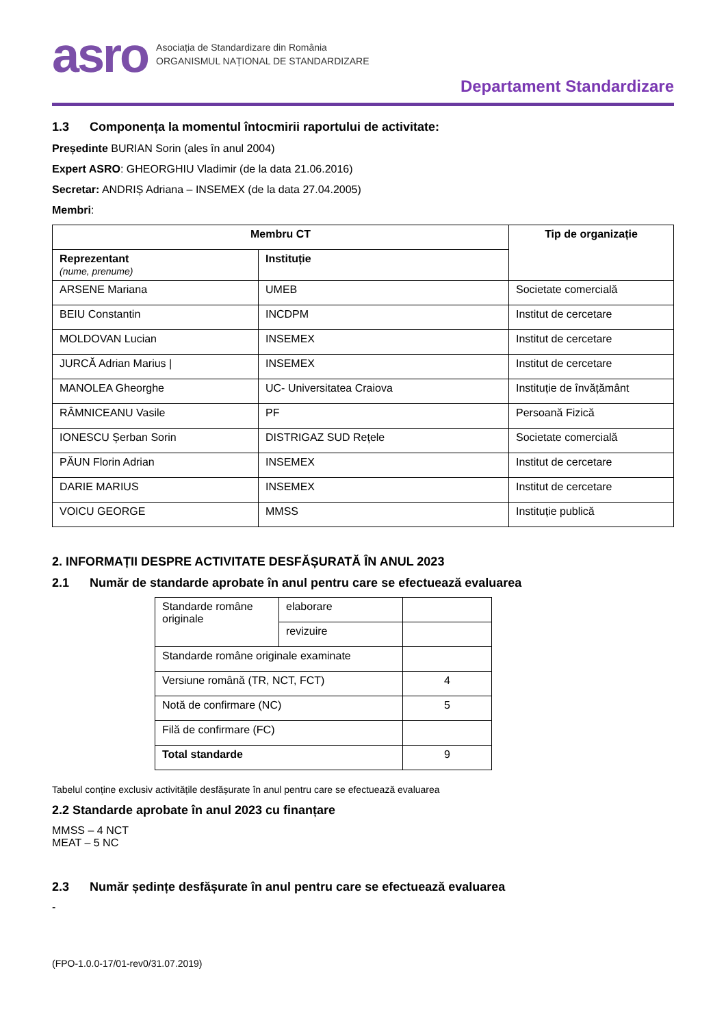asro
Asociația de Standardizare din România
ORGANISMUL NAȚIONAL DE STANDARDIZARE
Departament Standardizare
1.3 Componența la momentul întocmirii raportului de activitate:
Președinte BURIAN Sorin (ales în anul 2004)
Expert ASRO: GHEORGHIU Vladimir (de la data 21.06.2016)
Secretar: ANDRIȘ Adriana – INSEMEX (de la data 27.04.2005)
Membri:
| Membru CT | | Tip de organizație |
| --- | --- | --- |
| Reprezentant (nume, prenume) | Instituție | |
| ARSENE Mariana | UMEB | Societate comercială |
| BEIU Constantin | INCDPM | Institut de cercetare |
| MOLDOVAN Lucian | INSEMEX | Institut de cercetare |
| JURCĂ Adrian Marius / | INSEMEX | Institut de cercetare |
| MANOLEA Gheorghe | UC- Universitatea Craiova | Instituție de învățământ |
| RÂMNICEANU Vasile | PF | Persoană Fizică |
| IONESCU Șerban Sorin | DISTRIGAZ SUD Rețele | Societate comercială |
| PĂUN Florin Adrian | INSEMEX | Institut de cercetare |
| DARIE MARIUS | INSEMEX | Institut de cercetare |
| VOICU GEORGE | MMSS | Instituție publică |
2. INFORMAȚII DESPRE ACTIVITATE DESFĂȘURATĂ ÎN ANUL 2023
2.1 Număr de standarde aprobate în anul pentru care se efectuează evaluarea
| Standarde române originale | elaborare | |
| | revizuire | |
| Standarde române originale examinate | | |
| Versiune română (TR, NCT, FCT) | | 4 |
| Notă de confirmare (NC) | | 5 |
| Filă de confirmare (FC) | | |
| Total standarde | | 9 |
Tabelul conține exclusiv activitățile desfășurate în anul pentru care se efectuează evaluarea
2.2 Standarde aprobate în anul 2023 cu finanțare
MMSS – 4 NCT
MEAT – 5 NC
2.3 Număr ședințe desfășurate în anul pentru care se efectuează evaluarea
-
(FPO-1.0.0-17/01-rev0/31.07.2019)